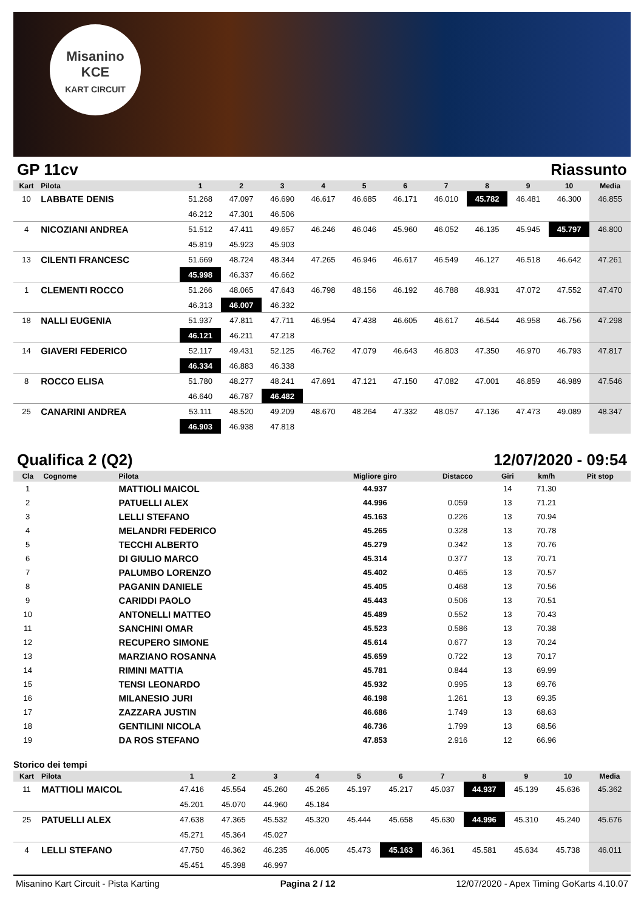Misanino
KCE
KART CIRCUIT
GP 11cv Riassunto
| Kart | Pilota | 1 | 2 | 3 | 4 | 5 | 6 | 7 | 8 | 9 | 10 | Media |
| --- | --- | --- | --- | --- | --- | --- | --- | --- | --- | --- | --- | --- |
| 10 | LABBATE DENIS | 51.268 | 47.097 | 46.690 | 46.617 | 46.685 | 46.171 | 46.010 | 45.782 | 46.481 | 46.300 | 46.855 |
| | | 46.212 | 47.301 | 46.506 | | | | | | | | |
| 4 | NICOZIANI ANDREA | 51.512 | 47.411 | 49.657 | 46.246 | 46.046 | 45.960 | 46.052 | 46.135 | 45.945 | 45.797 | 46.800 |
| | | 45.819 | 45.923 | 45.903 | | | | | | | | |
| 13 | CILENTI FRANCESC | 51.669 | 48.724 | 48.344 | 47.265 | 46.946 | 46.617 | 46.549 | 46.127 | 46.518 | 46.642 | 47.261 |
| | | 45.998 | 46.337 | 46.662 | | | | | | | | |
| 1 | CLEMENTI ROCCO | 51.266 | 48.065 | 47.643 | 46.798 | 48.156 | 46.192 | 46.788 | 48.931 | 47.072 | 47.552 | 47.470 |
| | | 46.313 | 46.007 | 46.332 | | | | | | | | |
| 18 | NALLI EUGENIA | 51.937 | 47.811 | 47.711 | 46.954 | 47.438 | 46.605 | 46.617 | 46.544 | 46.958 | 46.756 | 47.298 |
| | | 46.121 | 46.211 | 47.218 | | | | | | | | |
| 14 | GIAVERI FEDERICO | 52.117 | 49.431 | 52.125 | 46.762 | 47.079 | 46.643 | 46.803 | 47.350 | 46.970 | 46.793 | 47.817 |
| | | 46.334 | 46.883 | 46.338 | | | | | | | | |
| 8 | ROCCO ELISA | 51.780 | 48.277 | 48.241 | 47.691 | 47.121 | 47.150 | 47.082 | 47.001 | 46.859 | 46.989 | 47.546 |
| | | 46.640 | 46.787 | 46.482 | | | | | | | | |
| 25 | CANARINI ANDREA | 53.111 | 48.520 | 49.209 | 48.670 | 48.264 | 47.332 | 48.057 | 47.136 | 47.473 | 49.089 | 48.347 |
| | | 46.903 | 46.938 | 47.818 | | | | | | | | |
Qualifica 2 (Q2) 12/07/2020 - 09:54
| Cla | Cognome | Pilota | Migliore giro | Distacco | Giri | km/h | Pit stop |
| --- | --- | --- | --- | --- | --- | --- | --- |
| 1 | | MATTIOLI MAICOL | 44.937 | | 14 | 71.30 | |
| 2 | | PATUELLI ALEX | 44.996 | 0.059 | 13 | 71.21 | |
| 3 | | LELLI STEFANO | 45.163 | 0.226 | 13 | 70.94 | |
| 4 | | MELANDRI FEDERICO | 45.265 | 0.328 | 13 | 70.78 | |
| 5 | | TECCHI ALBERTO | 45.279 | 0.342 | 13 | 70.76 | |
| 6 | | DI GIULIO MARCO | 45.314 | 0.377 | 13 | 70.71 | |
| 7 | | PALUMBO LORENZO | 45.402 | 0.465 | 13 | 70.57 | |
| 8 | | PAGANIN DANIELE | 45.405 | 0.468 | 13 | 70.56 | |
| 9 | | CARIDDI PAOLO | 45.443 | 0.506 | 13 | 70.51 | |
| 10 | | ANTONELLI MATTEO | 45.489 | 0.552 | 13 | 70.43 | |
| 11 | | SANCHINI OMAR | 45.523 | 0.586 | 13 | 70.38 | |
| 12 | | RECUPERO SIMONE | 45.614 | 0.677 | 13 | 70.24 | |
| 13 | | MARZIANO ROSANNA | 45.659 | 0.722 | 13 | 70.17 | |
| 14 | | RIMINI MATTIA | 45.781 | 0.844 | 13 | 69.99 | |
| 15 | | TENSI LEONARDO | 45.932 | 0.995 | 13 | 69.76 | |
| 16 | | MILANESIO JURI | 46.198 | 1.261 | 13 | 69.35 | |
| 17 | | ZAZZARA JUSTIN | 46.686 | 1.749 | 13 | 68.63 | |
| 18 | | GENTILINI NICOLA | 46.736 | 1.799 | 13 | 68.56 | |
| 19 | | DA ROS STEFANO | 47.853 | 2.916 | 12 | 66.96 | |
Storico dei tempi
| Kart | Pilota | 1 | 2 | 3 | 4 | 5 | 6 | 7 | 8 | 9 | 10 | Media |
| --- | --- | --- | --- | --- | --- | --- | --- | --- | --- | --- | --- | --- |
| 11 | MATTIOLI MAICOL | 47.416 | 45.554 | 45.260 | 45.265 | 45.197 | 45.217 | 45.037 | 44.937 | 45.139 | 45.636 | 45.362 |
| | | 45.201 | 45.070 | 44.960 | 45.184 | | | | | | | |
| 25 | PATUELLI ALEX | 47.638 | 47.365 | 45.532 | 45.320 | 45.444 | 45.658 | 45.630 | 44.996 | 45.310 | 45.240 | 45.676 |
| | | 45.271 | 45.364 | 45.027 | | | | | | | | |
| 4 | LELLI STEFANO | 47.750 | 46.362 | 46.235 | 46.005 | 45.473 | 45.163 | 46.361 | 45.581 | 45.634 | 45.738 | 46.011 |
| | | 45.451 | 45.398 | 46.997 | | | | | | | | |
Misanino Kart Circuit - Pista Karting Pagina 2 / 12 12/07/2020 - Apex Timing GoKarts 4.10.07